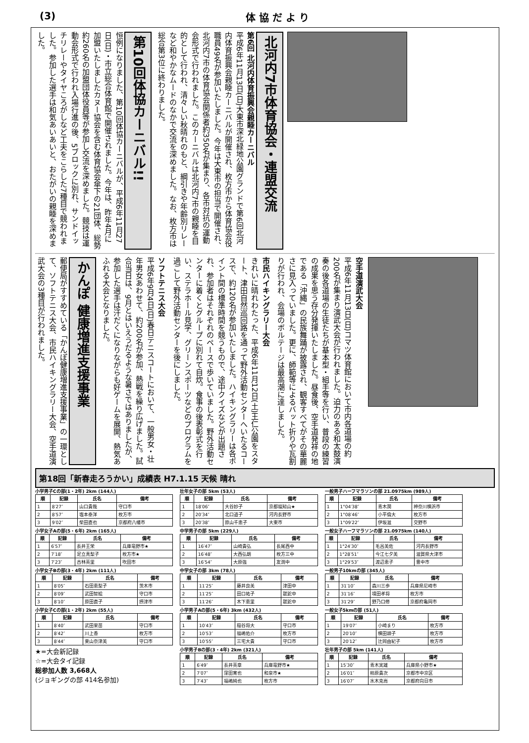(3) 体 協 だ よ り
第10回体協カーニバル!!
恒例になりました、第10回体協カーニバルが、平成6年11月27日(日)・市立総合体育館で開催されました。今年は、昨年4月に加盟いたしましたカヌー協会を含む体育協会傘下の21団体、総勢約260名の加盟団体役員等が参加し交流を深めました。競技は運動会形式で行われ入場行進の後、5ブロックに別れ、サンドイッチリレーやタイヤころがしなど工夫をこらした7種目で競われました。参加した選手は和気あいあいと、おたがいの親睦を深めました。
北河内7市体育協会・連盟交流
第6回 北河内体育振興会親睦カーニバル
平成6年11月13日(日)大東市深北緑地公園グランドで第6回北河内体育振興会親睦カーニバルが開催され、枚方市から体育協会役職員49名が参加いたしました。今年は大東市の担当で開催され、北河内7市の体育協会関係者約350名が集まり、各市対抗の運動会形式で行われました。このカーニバルは北河内7市の親睦を目的として行われ、清々しい秋晴れのもと、綱引きや年齢別リレーなど和やかなムードのなかで交流を深めました。なお、枚方市は総合第3位に終わりました。
かんぽ 健康増進支援事業
郵便局がすすめている「かんぽ健康増進支援事業」の一環として、ソフトテニス大会、市民ハイキングラリー大会、空手道演武大会の3種目が行われました。
ソフトテニス大会
平成6年9月4日(日)春日テニスコートにおいて、一般男女・壮年男女あわせて、約200名が参加、熱戦を繰り広げました。試合当日は、9月とはいえうだるような暑さではありましたが、参加した選手は汗だくになりながらも好ゲームを展開、熱気あふれる大会となりました。
市民ハイキングラリー大会
きれいに晴れわたった、平成6年11月12日(土)王仁公園をスタート、津田自然巡回路を通って野外活動センターへいたるコースで、約120名が参加いたしました。ハイキングラリーは各ポイント間の標準時間を競うもので、途中クイズなどが出題され、参加者はそれぞれのペースで歩いていました。野外活動センターに着くとグループに別れて自炊。食事の後表彰式を行い、ステラホール見学、グリーンスポーツなどのプログラムを過ごして野外活動センターを後にしました。
空手道演武大会
平成6年11月13日(日)コマツ体育館において市内各道場の約200名が集まり演武大会が行われました。迫力のある和太鼓演奏の後各道場の生徒たちが基本型・組手等を行い、普段の練習の成果を思う存分発揮いたしました。昼食後、空手道発祥の地である「沖縄」の民族舞踊が披露され、観客すべてがその華麗さに見入っていました。更に、師範等によるバット折りや瓦割りが行われ、会場のボルテージは最高潮に達しました。
第18回「新春走ろうかい」成績表 H7.1.15 天候 晴れ
小学男子Cの部(1・2年) 2km (144人)
| 順 | 記録 | 氏名 | 備考 |
| --- | --- | --- | --- |
| 1 | 8′27″ | 山口貴哉 | 守口市 |
| 2 | 8′57″ | 塩本泰洋 | 枚方市 |
| 3 | 9′02″ | 柴田直也 | 京都府八幡市 |
小学女子Aの部(5・6年) 2km (165人)
| 順 | 記録 | 氏名 | 備考 |
| --- | --- | --- | --- |
| 1 | 6′57″ | 長井王栄 | 兵庫竜野市★ |
| 2 | 7′18″ | 足立真梨子 | 枚方市★ |
| 3 | 7′23″ | 古林英里 | 吹田市 |
小学女子Bの部(3・4年) 2km (111人)
| 順 | 記録 | 氏名 | 備考 |
| --- | --- | --- | --- |
| 1 | 8′05″ | 石田恵梨子 | 茨木市 |
| 2 | 8′09″ | 武田智絵 | 守口市 |
| 3 | 8′10″ | 原田直子 | 摂津市 |
小学女子Cの部(1・2年) 2km (55人)
| 順 | 記録 | 氏名 | 備考 |
| --- | --- | --- | --- |
| 1 | 8′40″ | 武田果苗 | 守口市 |
| 2 | 8′42″ | 川上香 | 枚方市 |
| 3 | 8′44″ | 栗山奈津美 | 守口市 |
★=大会新記録
☆=大会タイ記録
総参加人数 3,668人
(ジョギングの部 414名参加)
壮年女子の部 5km (53人)
| 順 | 記録 | 氏名 | 備考 |
| --- | --- | --- | --- |
| 1 | 18′06″ | 大谷妙子 | 京都福知山★ |
| 2 | 20′34″ | 北口道子 | 河内長野市 |
| 3 | 20′38″ | 原山千恵子 | 大東市 |
中学男子の部 5km (229人)
| 順 | 記録 | 氏名 | 備考 |
| --- | --- | --- | --- |
| 1 | 16′47″ | 山崎貴弘 | 長尾西中 |
| 2 | 16′48″ | 大西弘朗 | 枚方三中 |
| 3 | 16′54″ | 大原強 | 友渕中 |
中学女子の部 3km (78人)
| 順 | 記録 | 氏名 | 備考 |
| --- | --- | --- | --- |
| 1 | 11′25″ | 藤井良美 | 津田中 |
| 2 | 11′25″ | 田口祐子 | 蹉跎中 |
| 3 | 11′26″ | 木下恵里 | 蹉跎中 |
小学男子Aの部(5・6年) 3km (432人)
| 順 | 記録 | 氏名 | 備考 |
| --- | --- | --- | --- |
| 1 | 10′43″ | 稲谷将大 | 守口市 |
| 2 | 10′53″ | 福嶋佑介 | 枚方市 |
| 3 | 10′55″ | 三宅大貴 | 守口市 |
小学男子Bの部(3・4年) 2km (321人)
| 順 | 記録 | 氏名 | 備考 |
| --- | --- | --- | --- |
| 1 | 6′49″ | 長井英章 | 兵庫竜野市★ |
| 2 | 7′07″ | 窪田寛也 | 和泉市★ |
| 3 | 7′43″ | 福嶋純也 | 枚方市 |
一般男子ハーフマラソンの部 21.0975km (989人)
| 順 | 記録 | 氏名 | 備考 |
| --- | --- | --- | --- |
| 1 | 1°04′38″ | 青木潤 | 神奈川横浜市 |
| 2 | 1°08′46″ | 小平倫大 | 枚方市 |
| 3 | 1°09′22″ | 伊坂滋 | 交野市 |
一般女子ハーフマラソンの部 21.0975km (140人)
| 順 | 記録 | 氏名 | 備考 |
| --- | --- | --- | --- |
| 1 | 1°24′30″ | 毛呂美佐 | 河内長野市 |
| 2 | 1°28′51″ | 今江七夕美 | 滋賀県大津市 |
| 3 | 1°29′53″ | 渡辺恵子 | 豊中市 |
一般男子10kmの部 (345人)
| 順 | 記録 | 氏名 | 備考 |
| --- | --- | --- | --- |
| 1 | 31′10″ | 森川三歩 | 兵庫県尼崎市 |
| 2 | 31′16″ | 境田孝将 | 枚方市 |
| 3 | 31′29″ | 野乃口修 | 京都府亀岡市 |
一般女子5kmの部 (51人)
| 順 | 記録 | 氏名 | 備考 |
| --- | --- | --- | --- |
| 1 | 19′07″ | 小崎まり | 枚方市 |
| 2 | 20′10″ | 横田頭子 | 枚方市 |
| 3 | 20′12″ | 辻岡由紀子 | 枚方市 |
壮年男子の部 5km (141人)
| 順 | 記録 | 氏名 | 備考 |
| --- | --- | --- | --- |
| 1 | 15′30″ | 青木実雄 | 兵庫県小野市★ |
| 2 | 16′01″ | 柿原貴次 | 京都市中京区 |
| 3 | 16′07″ | 水木克尚 | 京都府向日市 |